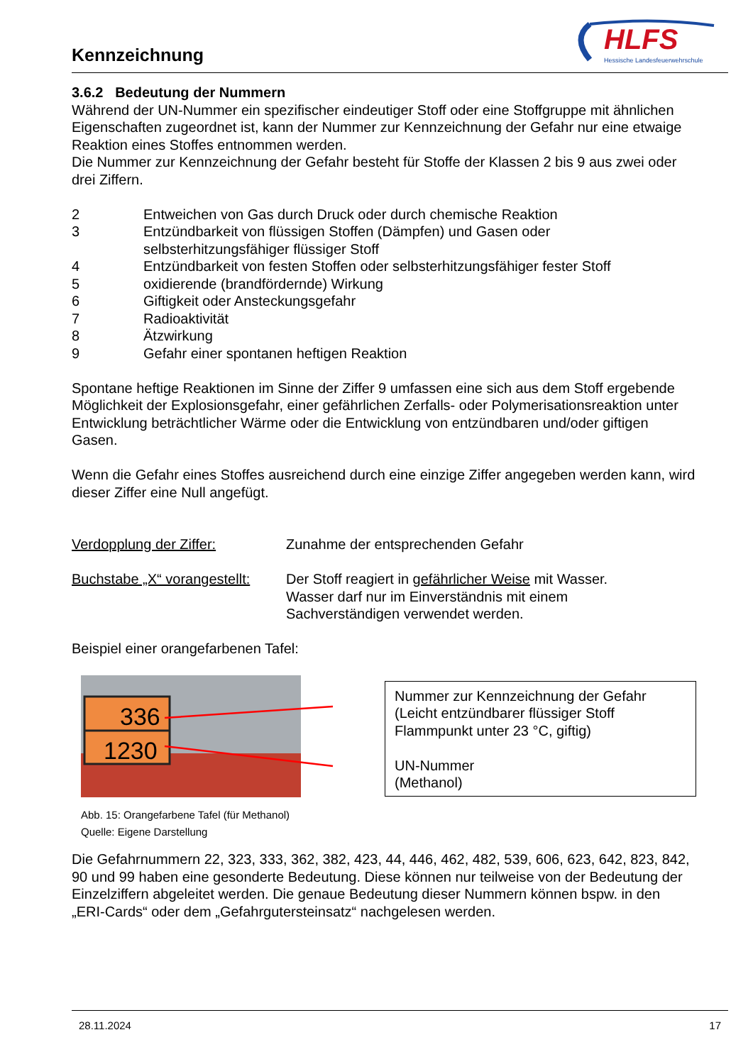Kennzeichnung
HLFS
Hessische Landesfeuerwehrschule
3.6.2 Bedeutung der Nummern
Während der UN-Nummer ein spezifischer eindeutiger Stoff oder eine Stoffgruppe mit ähnlichen Eigenschaften zugeordnet ist, kann der Nummer zur Kennzeichnung der Gefahr nur eine etwaige Reaktion eines Stoffes entnommen werden.
Die Nummer zur Kennzeichnung der Gefahr besteht für Stoffe der Klassen 2 bis 9 aus zwei oder drei Ziffern.
2 Entweichen von Gas durch Druck oder durch chemische Reaktion
3 Entzündbarkeit von flüssigen Stoffen (Dämpfen) und Gasen oder
selbsterhitzungsfähiger flüssiger Stoff
4 Entzündbarkeit von festen Stoffen oder selbsterhitzungsfähiger fester Stoff
5 oxidierende (brandfördernde) Wirkung
6 Giftigkeit oder Ansteckungsgefahr
7 Radioaktivität
8 Ätzwirkung
9 Gefahr einer spontanen heftigen Reaktion
Spontane heftige Reaktionen im Sinne der Ziffer 9 umfassen eine sich aus dem Stoff ergebende Möglichkeit der Explosionsgefahr, einer gefährlichen Zerfalls- oder Polymerisationsreaktion unter Entwicklung beträchtlicher Wärme oder die Entwicklung von entzündbaren und/oder giftigen Gasen.
Wenn die Gefahr eines Stoffes ausreichend durch eine einzige Ziffer angegeben werden kann, wird dieser Ziffer eine Null angefügt.
Verdopplung der Ziffer: Zunahme der entsprechenden Gefahr
Buchstabe „X“ vorangestellt: Der Stoff reagiert in gefährlicher Weise mit Wasser.
Wasser darf nur im Einverständnis mit einem
Sachverständigen verwendet werden.
Beispiel einer orangefarbenen Tafel:
336
1230
Abb. 15: Orangefarbene Tafel (für Methanol)
Quelle: Eigene Darstellung
Nummer zur Kennzeichnung der Gefahr
(Leicht entzündbarer flüssiger Stoff Flammpunkt unter 23 °C, giftig)
UN-Nummer
(Methanol)
Die Gefahrnummern 22, 323, 333, 362, 382, 423, 44, 446, 462, 482, 539, 606, 623, 642, 823, 842, 90 und 99 haben eine gesonderte Bedeutung. Diese können nur teilweise von der Bedeutung der Einzelziffern abgeleitet werden. Die genaue Bedeutung dieser Nummern können bspw. in den „ERI-Cards“ oder dem „Gefahrgutersteinsatz“ nachgelesen werden.
28.11.2024 17